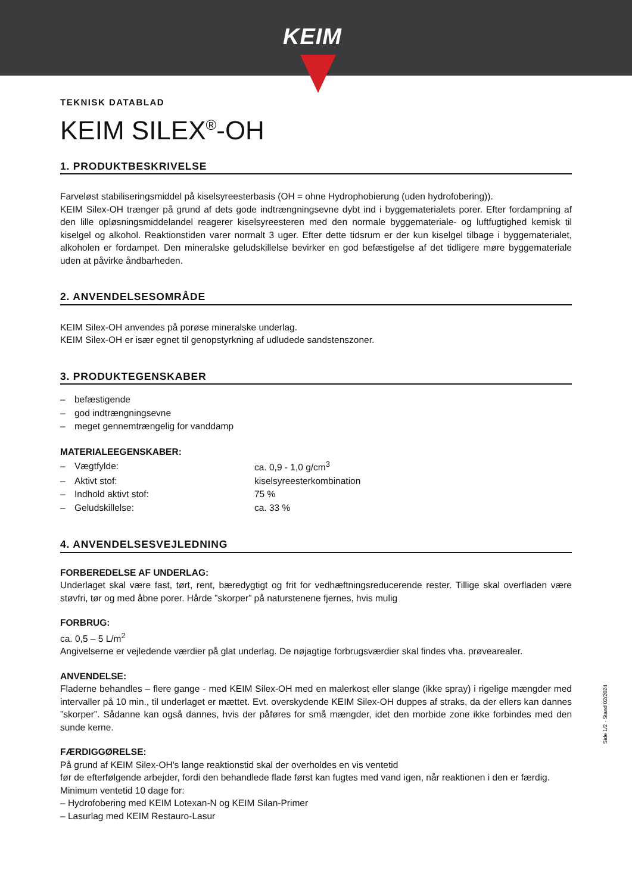KEIM
TEKNISK DATABLAD
KEIM SILEX<sup>®</sup>-OH
1. PRODUKTBESKRIVELSE
Farveløst stabiliseringsmiddel på kiselsyreesterbasis (OH = ohne Hydrophobierung (uden hydrofobering)).
KEIM Silex-OH trænger på grund af dets gode indtrængningsevne dybt ind i byggematerialets porer. Efter fordampning af den lille opløsningsmiddelandel reagerer kiselsyreesteren med den normale byggemateriale- og luftfugtighed kemisk til kiselgel og alkohol. Reaktionstiden varer normalt 3 uger. Efter dette tidsrum er der kun kiselgel tilbage i byggematerialet, alkoholen er fordampet. Den mineralske geludskillelse bevirker en god befæstigelse af det tidligere møre byggemateriale uden at påvirke åndbarheden.
2. ANVENDELSESOMRÅDE
KEIM Silex-OH anvendes på porøse mineralske underlag.
KEIM Silex-OH er især egnet til genopstyrkning af udludede sandstenszoner.
3. PRODUKTEGENSKABER
| – | befæstigende |
| – | god indtrængningsevne |
| – | meget gennemtrængelig for vanddamp |
MATERIALEEGENSKABER:
| – | Vægtfylde: | ca. 0,9 - 1,0 g/cm<sup>3</sup> |
| – | Aktivt stof: | kiselsyreesterkombination |
| – | Indhold aktivt stof: | 75 % |
| – | Geludskillelse: | ca. 33 % |
4. ANVENDELSESVEJLEDNING
FORBEREDELSE AF UNDERLAG:
Underlaget skal være fast, tørt, rent, bæredygtigt og frit for vedhæftningsreducerende rester. Tillige skal overfladen være støvfri, tør og med åbne porer. Hårde ”skorper” på naturstenene fjernes, hvis mulig
FORBRUG:
ca. 0,5 – 5 L/m<sup>2</sup>
Angivelserne er vejledende værdier på glat underlag. De nøjagtige forbrugsværdier skal findes vha. prøvearealer.
ANVENDELSE:
Fladerne behandles – flere gange - med KEIM Silex-OH med en malerkost eller slange (ikke spray) i rigelige mængder med intervaller på 10 min., til underlaget er mættet. Evt. overskydende KEIM Silex-OH duppes af straks, da der ellers kan dannes ”skorper”. Sådanne kan også dannes, hvis der påføres for små mængder, idet den morbide zone ikke forbindes med den sunde kerne.
FÆRDIGGØRELSE:
På grund af KEIM Silex-OH's lange reaktionstid skal der overholdes en vis ventetid
før de efterfølgende arbejder, fordi den behandlede flade først kan fugtes med vand igen, når reaktionen i den er færdig.
Minimum ventetid 10 dage for:
– Hydrofobering med KEIM Lotexan-N og KEIM Silan-Primer
– Lasurlag med KEIM Restauro-Lasur
Side 1/2 · Stand 02/2024